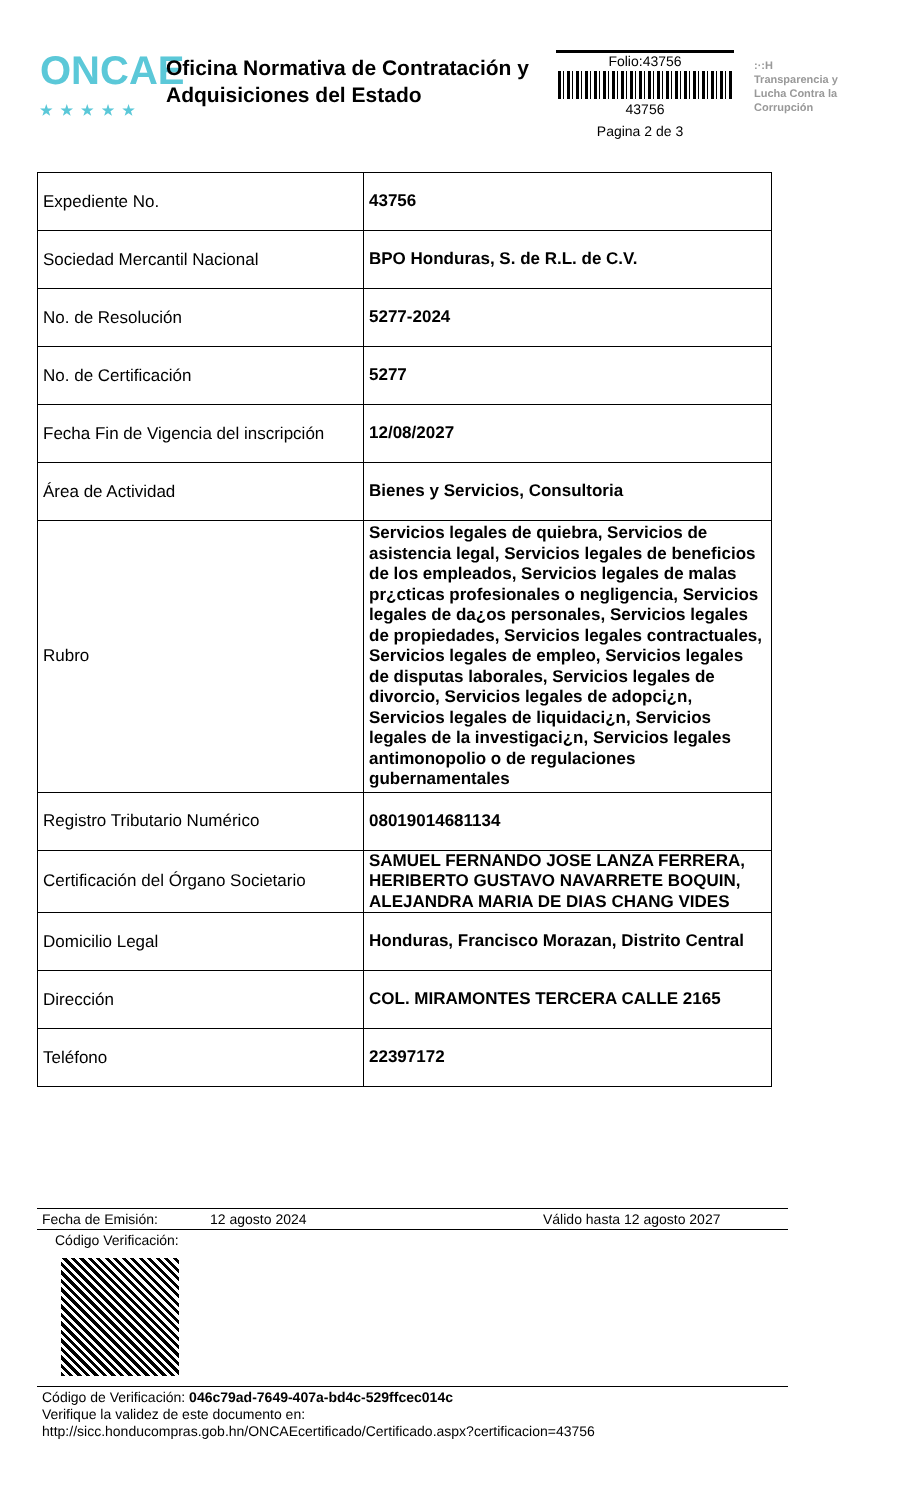ONCAE
★★★★★
Oficina Normativa de Contratación y Adquisiciones del Estado
Folio:43756
43756
Pagina 2 de 3
:·:H
Transparencia y
Lucha Contra la
Corrupción
| Expediente No. | 43756 |
| Sociedad Mercantil Nacional | BPO Honduras, S. de R.L. de C.V. |
| No. de Resolución | 5277-2024 |
| No. de Certificación | 5277 |
| Fecha Fin de Vigencia del inscripción | 12/08/2027 |
| Área de Actividad | Bienes y Servicios, Consultoria |
| Rubro | Servicios legales de quiebra, Servicios de asistencia legal, Servicios legales de beneficios de los empleados, Servicios legales de malas pr¿cticas profesionales o negligencia, Servicios legales de da¿os personales, Servicios legales de propiedades, Servicios legales contractuales, Servicios legales de empleo, Servicios legales de disputas laborales, Servicios legales de divorcio, Servicios legales de adopci¿n, Servicios legales de liquidaci¿n, Servicios legales de la investigaci¿n, Servicios legales antimonopolio o de regulaciones gubernamentales |
| Registro Tributario Numérico | 08019014681134 |
| Certificación del Órgano Societario | SAMUEL FERNANDO JOSE LANZA FERRERA, HERIBERTO GUSTAVO NAVARRETE BOQUIN, ALEJANDRA MARIA DE DIAS CHANG VIDES |
| Domicilio Legal | Honduras, Francisco Morazan, Distrito Central |
| Dirección | COL. MIRAMONTES TERCERA CALLE 2165 |
| Teléfono | 22397172 |
Fecha de Emisión: 12 agosto 2024 Válido hasta 12 agosto 2027
Código Verificación:
Código de Verificación: 046c79ad-7649-407a-bd4c-529ffcec014c
Verifique la validez de este documento en:
http://sicc.honducompras.gob.hn/ONCAEcertificado/Certificado.aspx?certificacion=43756